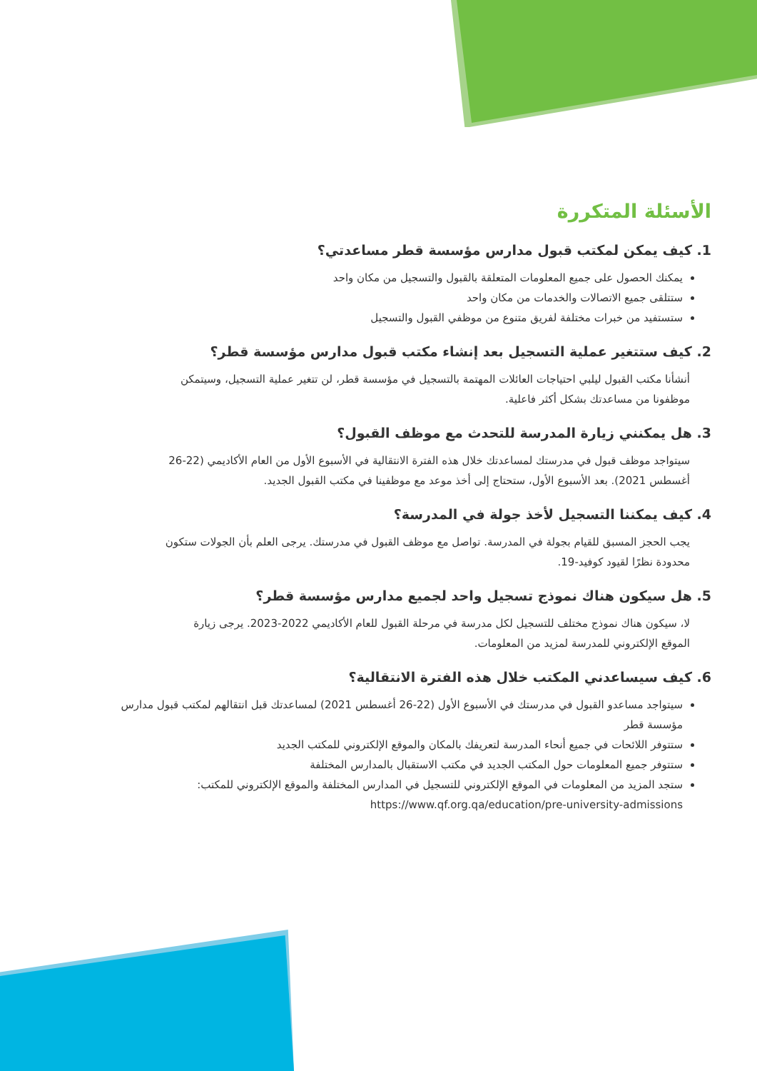الأسئلة المتكررة
1. كيف يمكن لمكتب قبول مدارس مؤسسة قطر مساعدتي؟
يمكنك الحصول على جميع المعلومات المتعلقة بالقبول والتسجيل من مكان واحد
ستتلقى جميع الاتصالات والخدمات من مكان واحد
ستستفيد من خبرات مختلفة لفريق متنوع من موظفي القبول والتسجيل
2. كيف ستتغير عملية التسجيل بعد إنشاء مكتب قبول مدارس مؤسسة قطر؟
أنشأنا مكتب القبول ليلبي احتياجات العائلات المهتمة بالتسجيل في مؤسسة قطر، لن تتغير عملية التسجيل، وسيتمكن موظفونا من مساعدتك بشكل أكثر فاعلية.
3. هل يمكنني زيارة المدرسة للتحدث مع موظف القبول؟
سيتواجد موظف قبول في مدرستك لمساعدتك خلال هذه الفترة الانتقالية في الأسبوع الأول من العام الأكاديمي (22-26 أغسطس 2021). بعد الأسبوع الأول، ستحتاج إلى أخذ موعد مع موظفينا في مكتب القبول الجديد.
4. كيف يمكننا التسجيل لأخذ جولة في المدرسة؟
يجب الحجز المسبق للقيام بجولة في المدرسة. تواصل مع موظف القبول في مدرستك. يرجى العلم بأن الجولات ستكون محدودة نظرًا لقيود كوفيد-19.
5. هل سيكون هناك نموذج تسجيل واحد لجميع مدارس مؤسسة قطر؟
لا، سيكون هناك نموذج مختلف للتسجيل لكل مدرسة في مرحلة القبول للعام الأكاديمي 2022-2023. يرجى زيارة الموقع الإلكتروني للمدرسة لمزيد من المعلومات.
6. كيف سيساعدني المكتب خلال هذه الفترة الانتقالية؟
سيتواجد مساعدو القبول في مدرستك في الأسبوع الأول (22-26 أغسطس 2021) لمساعدتك قبل انتقالهم لمكتب قبول مدارس مؤسسة قطر
ستتوفر اللائحات في جميع أنحاء المدرسة لتعريفك بالمكان والموقع الإلكتروني للمكتب الجديد
ستتوفر جميع المعلومات حول المكتب الجديد في مكتب الاستقبال بالمدارس المختلفة
ستجد المزيد من المعلومات في الموقع الإلكتروني للتسجيل في المدارس المختلفة والموقع الإلكتروني للمكتب: https://www.qf.org.qa/education/pre-university-admissions